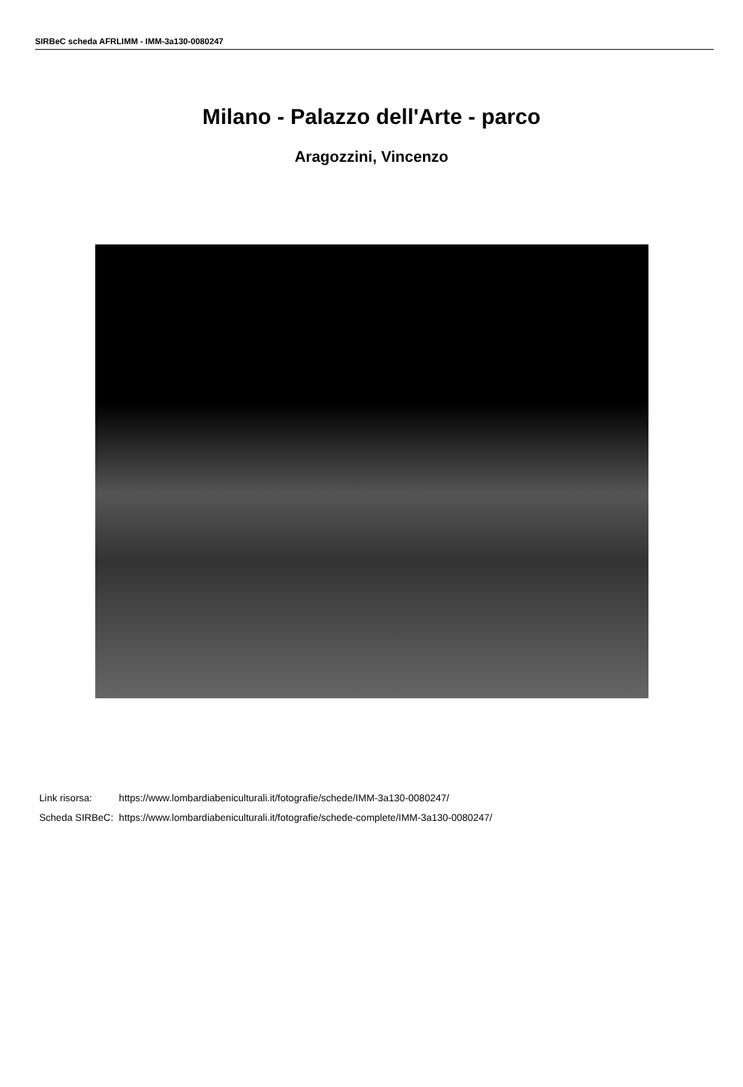SIRBeC scheda AFRLIMM - IMM-3a130-0080247
Milano - Palazzo dell'Arte - parco
Aragozzini, Vincenzo
| Link risorsa: | https://www.lombardiabeniculturali.it/fotografie/schede/IMM-3a130-0080247/ |
| Scheda SIRBeC: | https://www.lombardiabeniculturali.it/fotografie/schede-complete/IMM-3a130-0080247/ |